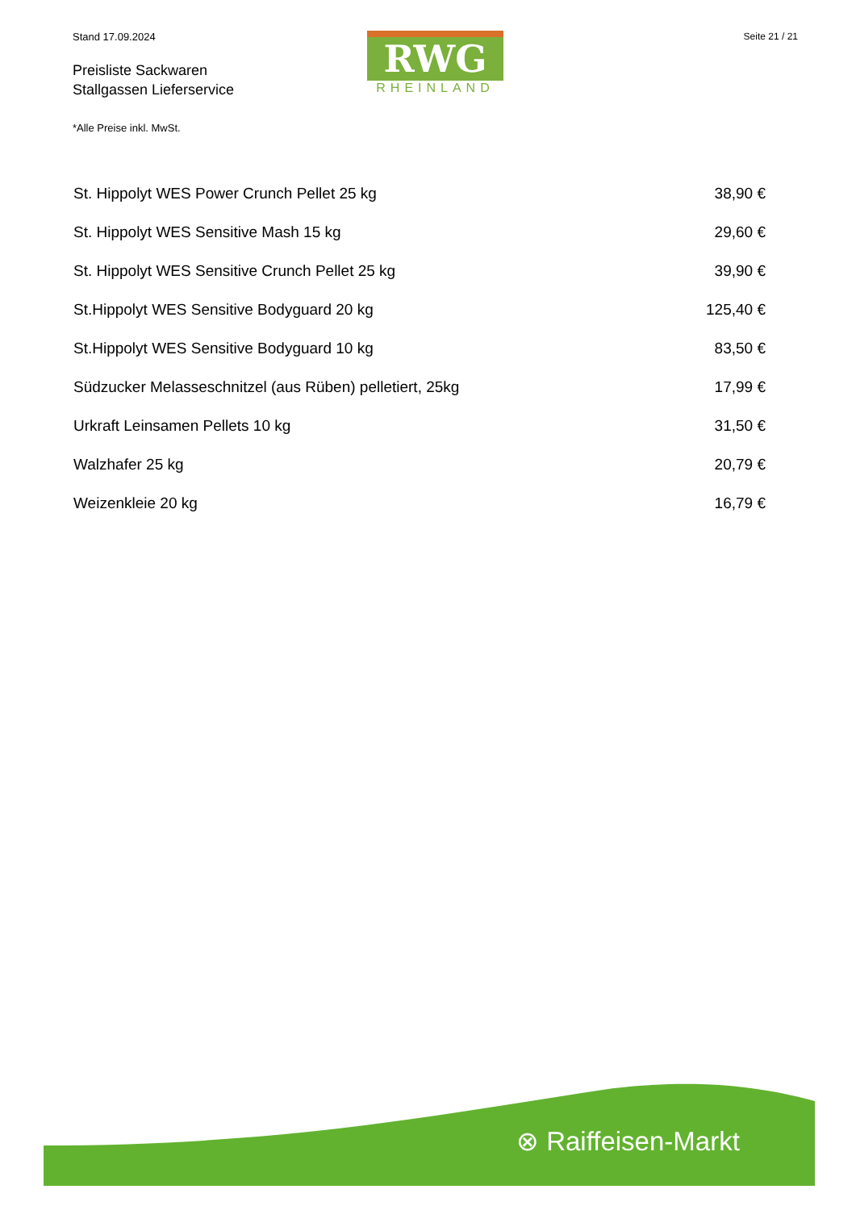Stand 17.09.2024
Preisliste Sackwaren
Stallgassen Lieferservice
*Alle Preise inkl. MwSt.
RWG
RHEINLAND
Seite 21 / 21
| St. Hippolyt WES Power Crunch Pellet 25 kg | 38,90 € |
| St. Hippolyt WES Sensitive Mash 15 kg | 29,60 € |
| St. Hippolyt WES Sensitive Crunch Pellet 25 kg | 39,90 € |
| St.Hippolyt WES Sensitive Bodyguard 20 kg | 125,40 € |
| St.Hippolyt WES Sensitive Bodyguard 10 kg | 83,50 € |
| Südzucker Melasseschnitzel (aus Rüben) pelletiert, 25kg | 17,99 € |
| Urkraft Leinsamen Pellets 10 kg | 31,50 € |
| Walzhafer 25 kg | 20,79 € |
| Weizenkleie 20 kg | 16,79 € |
⊗ Raiffeisen-Markt